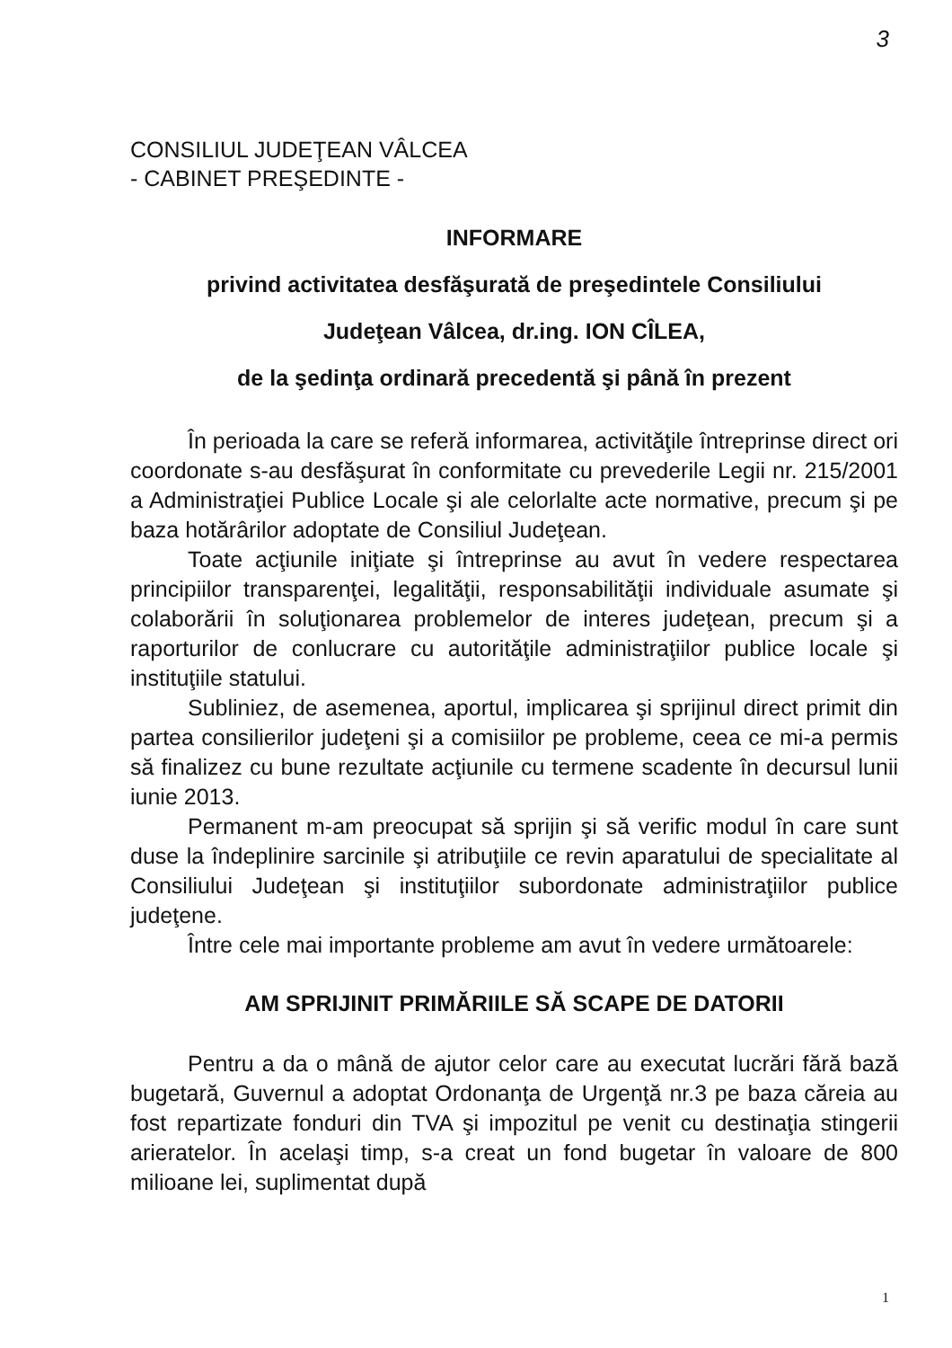3
CONSILIUL JUDEŢEAN VÂLCEA
- CABINET PREŞEDINTE -
INFORMARE
privind activitatea desfăşurată de preşedintele Consiliului
Judeţean Vâlcea, dr.ing. ION CÎLEA,
de la şedinţa ordinară precedentă şi până în prezent
În perioada la care se referă informarea, activităţile întreprinse direct ori coordonate s-au desfăşurat în conformitate cu prevederile Legii nr. 215/2001 a Administraţiei Publice Locale şi ale celorlalte acte normative, precum şi pe baza hotărârilor adoptate de Consiliul Judeţean.
Toate acţiunile iniţiate şi întreprinse au avut în vedere respectarea principiilor transparenţei, legalităţii, responsabilităţii individuale asumate şi colaborării în soluţionarea problemelor de interes judeţean, precum şi a raporturilor de conlucrare cu autorităţile administraţiilor publice locale şi instituţiile statului.
Subliniez, de asemenea, aportul, implicarea şi sprijinul direct primit din partea consilierilor judeţeni şi a comisiilor pe probleme, ceea ce mi-a permis să finalizez cu bune rezultate acţiunile cu termene scadente în decursul lunii iunie 2013.
Permanent m-am preocupat să sprijin şi să verific modul în care sunt duse la îndeplinire sarcinile şi atribuţiile ce revin aparatului de specialitate al Consiliului Judeţean şi instituţiilor subordonate administraţiilor publice judeţene.
Între cele mai importante probleme am avut în vedere următoarele:
AM SPRIJINIT PRIMĂRIILE SĂ SCAPE DE DATORII
Pentru a da o mână de ajutor celor care au executat lucrări fără bază bugetară, Guvernul a adoptat Ordonanţa de Urgenţă nr.3 pe baza căreia au fost repartizate fonduri din TVA şi impozitul pe venit cu destinaţia stingerii arieratelor. În acelaşi timp, s-a creat un fond bugetar în valoare de 800 milioane lei, suplimentat după
1